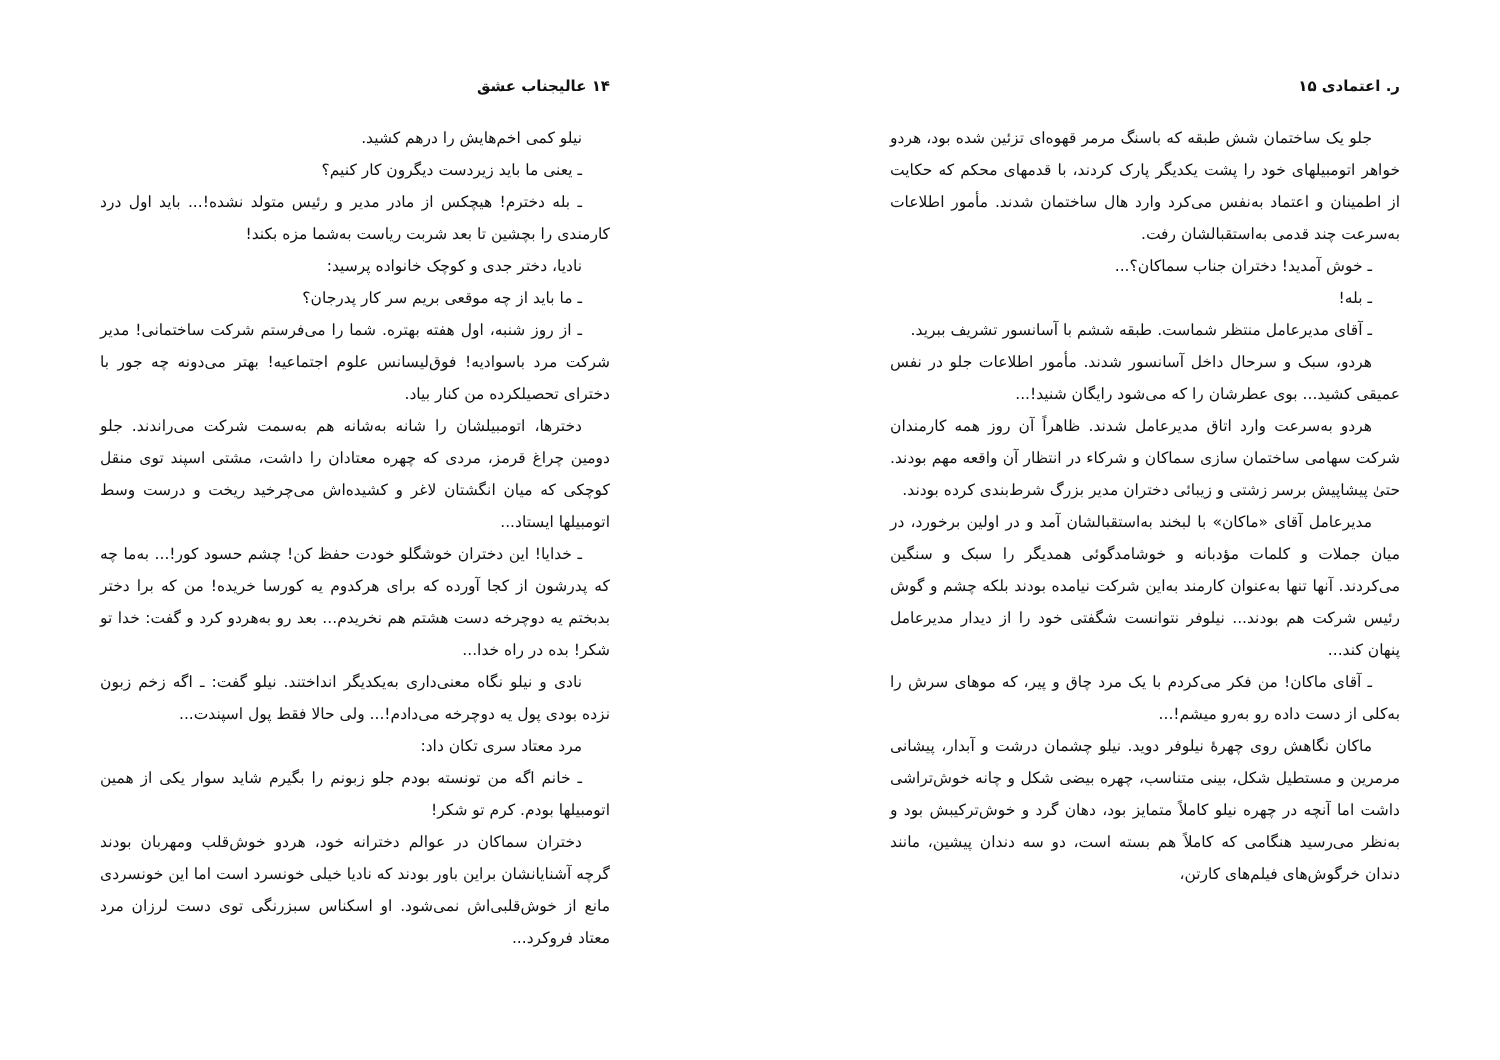۱۴ عالیجناب عشق
نیلو کمی اخم‌هایش را درهم کشید.
ـ یعنی ما باید زیردست دیگرون کار کنیم؟
ـ بله دخترم! هیچکس از مادر مدیر و رئیس متولد نشده!... باید اول درد کارمندی را بچشین تا بعد شربت ریاست به‌شما مزه بکند!
نادیا، دختر جدی و کوچک خانواده پرسید:
ـ ما باید از چه موقعی بریم سر کار پدرجان؟
ـ از روز شنبه، اول هفته بهتره. شما را می‌فرستم شرکت ساختمانی! مدیر شرکت مرد باسوادیه! فوق‌لیسانس علوم اجتماعیه! بهتر می‌دونه چه جور با دخترای تحصیلکرده من کنار بیاد.
دخترها، اتومبیلشان را شانه به‌شانه هم به‌سمت شرکت می‌راندند. جلو دومین چراغ قرمز، مردی که چهره معتادان را داشت، مشتی اسپند توی منقل کوچکی که میان انگشتان لاغر و کشیده‌اش می‌چرخید ریخت و درست وسط اتومبیلها ایستاد...
ـ خدایا! این دختران خوشگلو خودت حفظ کن! چشم حسود کور!... به‌ما چه که پدرشون از کجا آورده که برای هرکدوم یه کورسا خریده! من که برا دختر بدبختم یه دوچرخه دست هشتم هم نخریدم... بعد رو به‌هردو کرد و گفت: خدا تو شکر! بده در راه خدا...
نادی و نیلو نگاه معنی‌داری به‌یکدیگر انداختند. نیلو گفت: ـ اگه زخم زبون نزده بودی پول یه دوچرخه می‌دادم!... ولی حالا فقط پول اسپندت...
مرد معتاد سری تکان داد:
ـ خانم اگه من تونسته بودم جلو زبونم را بگیرم شاید سوار یکی از همین اتومبیلها بودم. کرم تو شکر!
دختران سماکان در عوالم دخترانه خود، هردو خوش‌قلب ومهربان بودند گرچه آشنایانشان براین باور بودند که نادیا خیلی خونسرد است اما این خونسردی مانع از خوش‌قلبی‌اش نمی‌شود. او اسکناس سبزرنگی توی دست لرزان مرد معتاد فروکرد...
ر. اعتمادی ۱۵
جلو یک ساختمان شش طبقه که باسنگ مرمر قهوه‌ای تزئین شده بود، هردو خواهر اتومبیلهای خود را پشت یکدیگر پارک کردند، با قدمهای محکم که حکایت از اطمینان و اعتماد به‌نفس می‌کرد وارد هال ساختمان شدند. مأمور اطلاعات به‌سرعت چند قدمی به‌استقبالشان رفت.
ـ خوش آمدید! دختران جناب سماکان؟...
ـ بله!
ـ آقای مدیرعامل منتظر شماست. طبقه ششم با آسانسور تشریف ببرید.
هردو، سبک و سرحال داخل آسانسور شدند. مأمور اطلاعات جلو در نفس عمیقی کشید... بوی عطرشان را که می‌شود رایگان شنید!...
هردو به‌سرعت وارد اتاق مدیرعامل شدند. ظاهراً آن روز همه کارمندان شرکت سهامی ساختمان سازی سماکان و شرکاء در انتظار آن واقعه مهم بودند. حتیٰ پیشاپیش برسر زشتی و زیبائی دختران مدیر بزرگ شرط‌بندی کرده بودند.
مدیرعامل آقای «ماکان» با لبخند به‌استقبالشان آمد و در اولین برخورد، در میان جملات و کلمات مؤدبانه و خوشامدگوئی همدیگر را سبک و سنگین می‌کردند. آنها تنها به‌عنوان کارمند به‌این شرکت نیامده بودند بلکه چشم و گوش رئیس شرکت هم بودند... نیلوفر نتوانست شگفتی خود را از دیدار مدیرعامل پنهان کند...
ـ آقای ماکان! من فکر می‌کردم با یک مرد چاق و پیر، که موهای سرش را به‌کلی از دست داده رو به‌رو میشم!...
ماکان نگاهش روی چهرهٔ نیلوفر دوید. نیلو چشمان درشت و آبدار، پیشانی مرمرین و مستطیل شکل، بینی متناسب، چهره بیضی شکل و چانه خوش‌تراشی داشت اما آنچه در چهره نیلو کاملاً متمایز بود، دهان گرد و خوش‌ترکیبش بود و به‌نظر می‌رسید هنگامی که کاملاً هم بسته است، دو سه دندان پیشین، مانند دندان خرگوش‌های فیلم‌های کارتن،